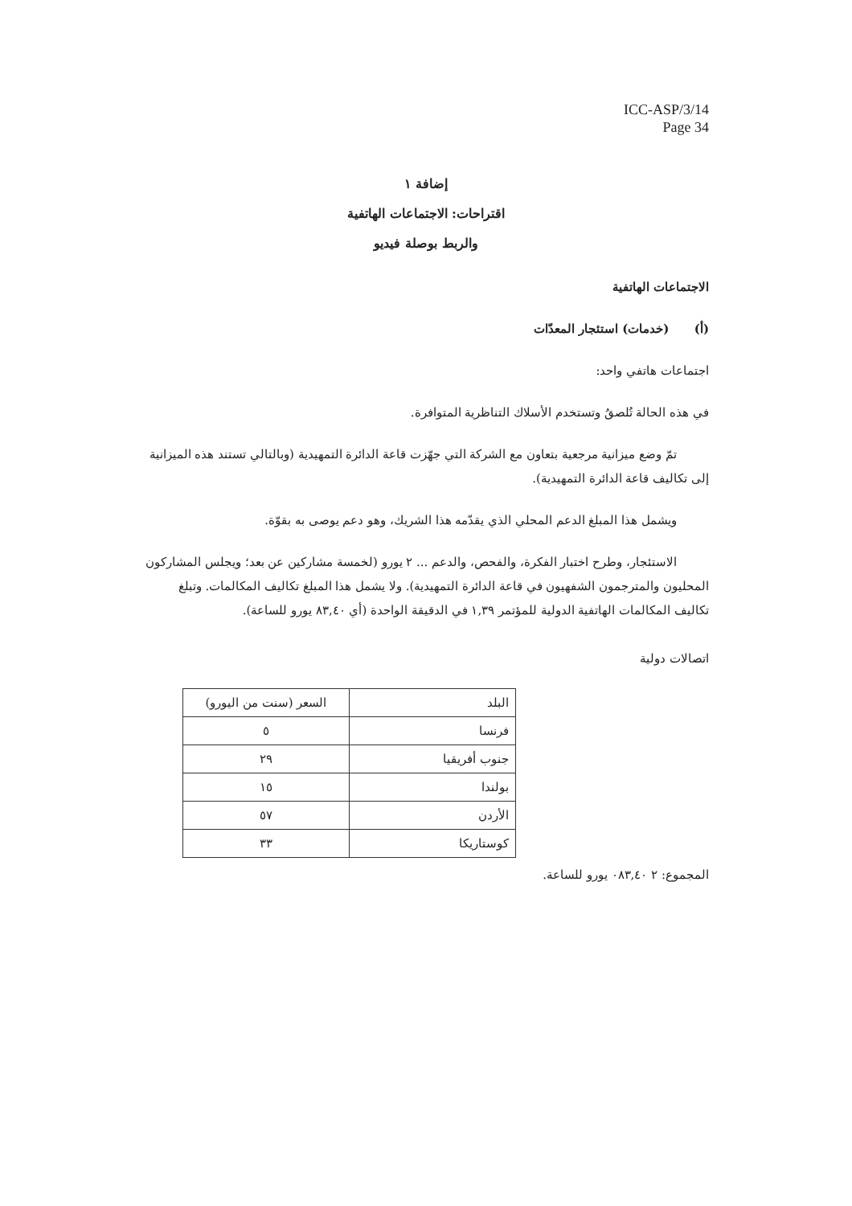ICC-ASP/3/14
Page 34
إضافة ١
اقتراحات: الاجتماعات الهاتفية
والربط بوصلة فيديو
الاجتماعات الهاتفية
(أ) (خدمات) استئجار المعدّات
اجتماعات هاتفي واحد:
في هذه الحالة تُلصقُ وتستخدم الأسلاك التناظرية المتوافرة.
تمّ وضع ميزانية مرجعية بتعاون مع الشركة التي جهّزت قاعة الدائرة التمهيدية (وبالتالي تستند هذه الميزانية إلى تكاليف قاعة الدائرة التمهيدية).
ويشمل هذا المبلغ الدعم المحلي الذي يقدّمه هذا الشريك، وهو دعم يوصى به بقوّة.
الاستئجار، وطرح اختبار الفكرة، والفحص، والدعم ... ٢ يورو (لخمسة مشاركين عن بعد؛ ويجلس المشاركون المحليون والمترجمون الشفهيون في قاعة الدائرة التمهيدية). ولا يشمل هذا المبلغ تكاليف المكالمات. وتبلغ تكاليف المكالمات الهاتفية الدولية للمؤتمر ١,٣٩ في الدقيقة الواحدة (أي ٨٣,٤٠ يورو للساعة).
اتصالات دولية
| البلد | السعر (سنت من اليورو) |
| فرنسا | ٥ |
| جنوب أفريقيا | ٢٩ |
| بولندا | ١٥ |
| الأردن | ٥٧ |
| كوستاريكا | ٣٣ |
المجموع: ٢ ٠٨٣,٤٠ يورو للساعة.